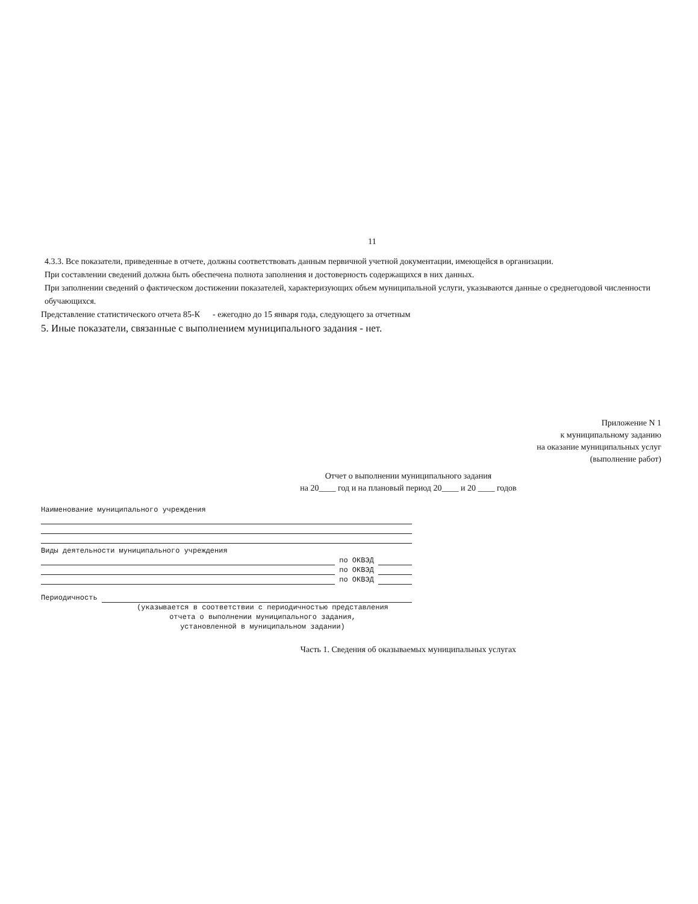11
4.3.3. Все показатели, приведенные в отчете, должны соответствовать данным первичной учетной документации, имеющейся в организации.
При составлении сведений должна быть обеспечена полнота заполнения и достоверность содержащихся в них данных.
При заполнении сведений о фактическом достижении показателей, характеризующих объем муниципальной услуги, указываются данные о среднегодовой численности обучающихся.
Представление статистического отчета 85-К - ежегодно до 15 января года, следующего за отчетным
5. Иные показатели, связанные с выполнением муниципального задания - нет.
Приложение N 1
к муниципальному заданию
на оказание муниципальных услуг
(выполнение работ)
Отчет о выполнении муниципального задания
на 20____ год и на плановый период 20____ и 20 ____ годов
Наименование муниципального учреждения
Виды деятельности муниципального учреждения
по ОКВЭД
по ОКВЭД
по ОКВЭД
Периодичность
(указывается в соответствии с периодичностью представления
отчета о выполнении муниципального задания,
установленной в муниципальном задании)
Часть 1. Сведения об оказываемых муниципальных услугах